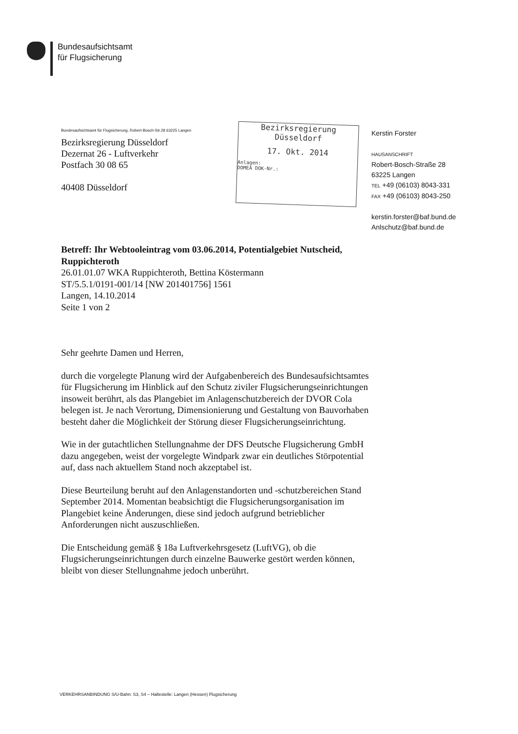Bundesaufsichtsamt
für Flugsicherung
Bundesaufsichtsamt für Flugsicherung, Robert-Bosch-Str.28 63225 Langen
Bezirksregierung Düsseldorf
Dezernat 26 - Luftverkehr
Postfach 30 08 65
40408 Düsseldorf
Bezirksregierung
Düsseldorf
17. Okt. 2014
Anlagen:
DOMEA DOK-Nr.:
Kerstin Forster
HAUSANSCHRIFT
Robert-Bosch-Straße 28
63225 Langen
TEL +49 (06103) 8043-331
FAX +49 (06103) 8043-250
kerstin.forster@baf.bund.de
Anlschutz@baf.bund.de
Betreff: Ihr Webtooleintrag vom 03.06.2014, Potentialgebiet Nutscheid, Ruppichteroth
26.01.01.07 WKA Ruppichteroth, Bettina Köstermann
ST/5.5.1/0191-001/14 [NW 201401756] 1561
Langen, 14.10.2014
Seite 1 von 2
Sehr geehrte Damen und Herren,
durch die vorgelegte Planung wird der Aufgabenbereich des Bundesaufsichtsamtes für Flugsicherung im Hinblick auf den Schutz ziviler Flugsicherungseinrichtungen insoweit berührt, als das Plangebiet im Anlagenschutzbereich der DVOR Cola belegen ist. Je nach Verortung, Dimensionierung und Gestaltung von Bauvorhaben besteht daher die Möglichkeit der Störung dieser Flugsicherungseinrichtung.
Wie in der gutachtlichen Stellungnahme der DFS Deutsche Flugsicherung GmbH dazu angegeben, weist der vorgelegte Windpark zwar ein deutliches Störpotential auf, dass nach aktuellem Stand noch akzeptabel ist.
Diese Beurteilung beruht auf den Anlagenstandorten und -schutzbereichen Stand September 2014. Momentan beabsichtigt die Flugsicherungsorganisation im Plangebiet keine Änderungen, diese sind jedoch aufgrund betrieblicher Anforderungen nicht auszuschließen.
Die Entscheidung gemäß § 18a Luftverkehrsgesetz (LuftVG), ob die Flugsicherungseinrichtungen durch einzelne Bauwerke gestört werden können, bleibt von dieser Stellungnahme jedoch unberührt.
VERKEHRSANBINDUNG S/U-Bahn: S3, S4 – Haltestelle: Langen (Hessen) Flugsicherung